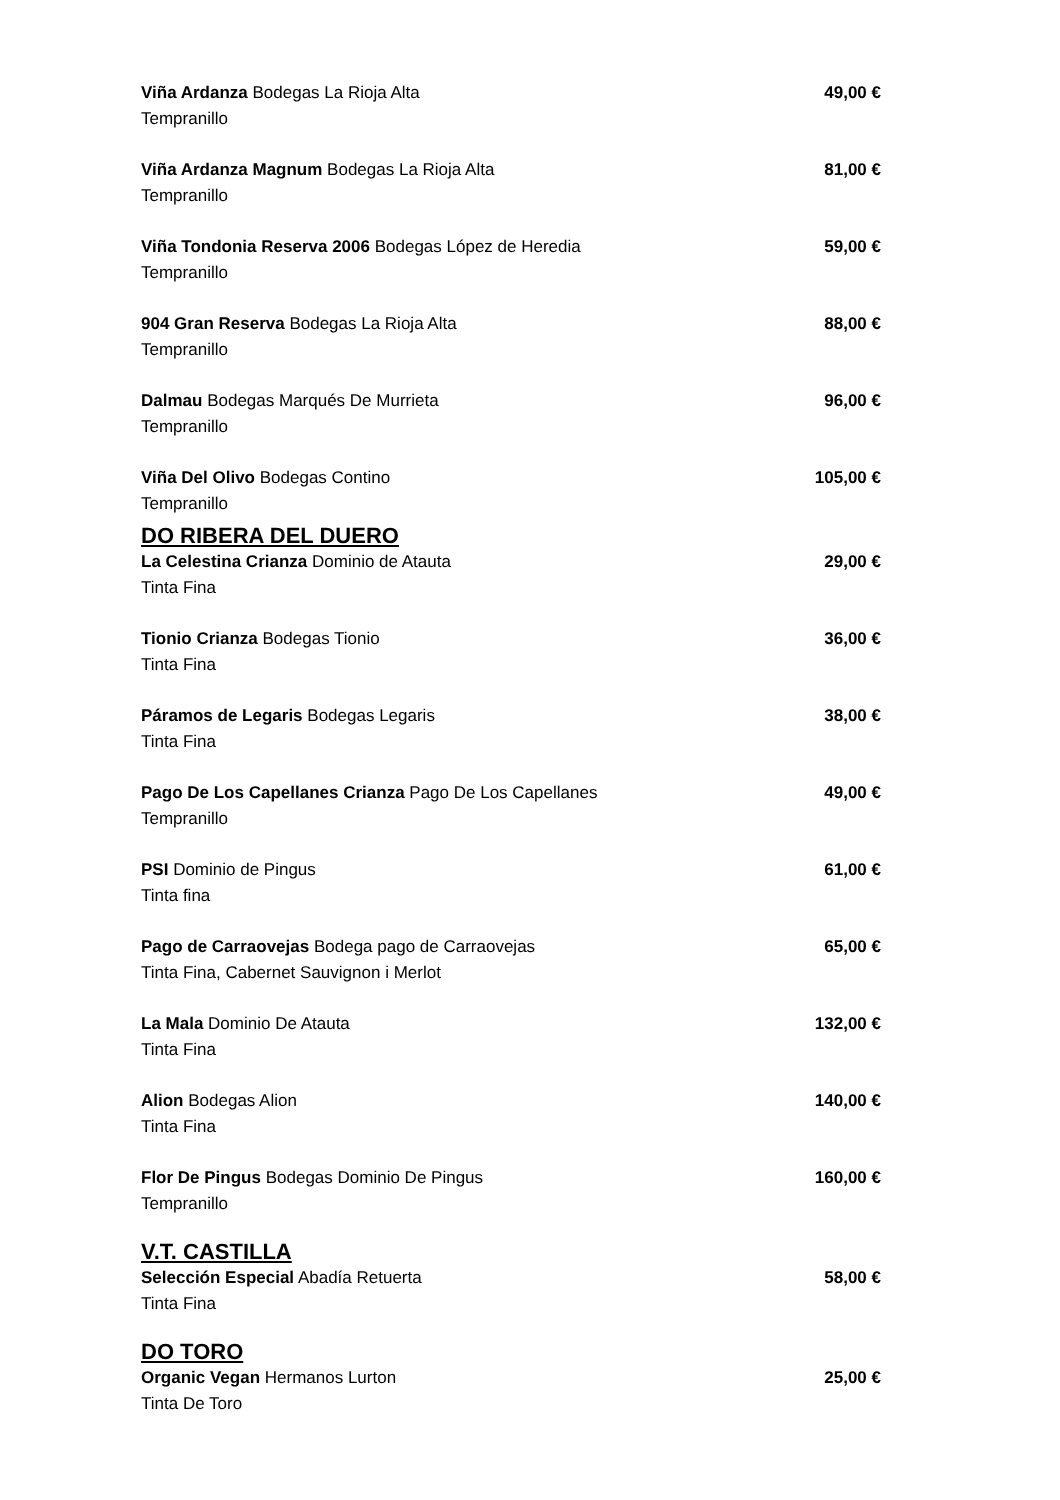Viña Ardanza Bodegas La Rioja Alta 49,00 €
Tempranillo
Viña Ardanza Magnum Bodegas La Rioja Alta 81,00 €
Tempranillo
Viña Tondonia Reserva 2006 Bodegas López de Heredia 59,00 €
Tempranillo
904 Gran Reserva Bodegas La Rioja Alta 88,00 €
Tempranillo
Dalmau Bodegas Marqués De Murrieta 96,00 €
Tempranillo
Viña Del Olivo Bodegas Contino 105,00 €
Tempranillo
DO RIBERA DEL DUERO
La Celestina Crianza Dominio de Atauta 29,00 €
Tinta Fina
Tionio Crianza Bodegas Tionio 36,00 €
Tinta Fina
Páramos de Legaris Bodegas Legaris 38,00 €
Tinta Fina
Pago De Los Capellanes Crianza Pago De Los Capellanes 49,00 €
Tempranillo
PSI Dominio de Pingus 61,00 €
Tinta fina
Pago de Carraovejas Bodega pago de Carraovejas 65,00 €
Tinta Fina, Cabernet Sauvignon i Merlot
La Mala Dominio De Atauta 132,00 €
Tinta Fina
Alion Bodegas Alion 140,00 €
Tinta Fina
Flor De Pingus Bodegas Dominio De Pingus 160,00 €
Tempranillo
V.T. CASTILLA
Selección Especial Abadía Retuerta 58,00 €
Tinta Fina
DO TORO
Organic Vegan Hermanos Lurton 25,00 €
Tinta De Toro